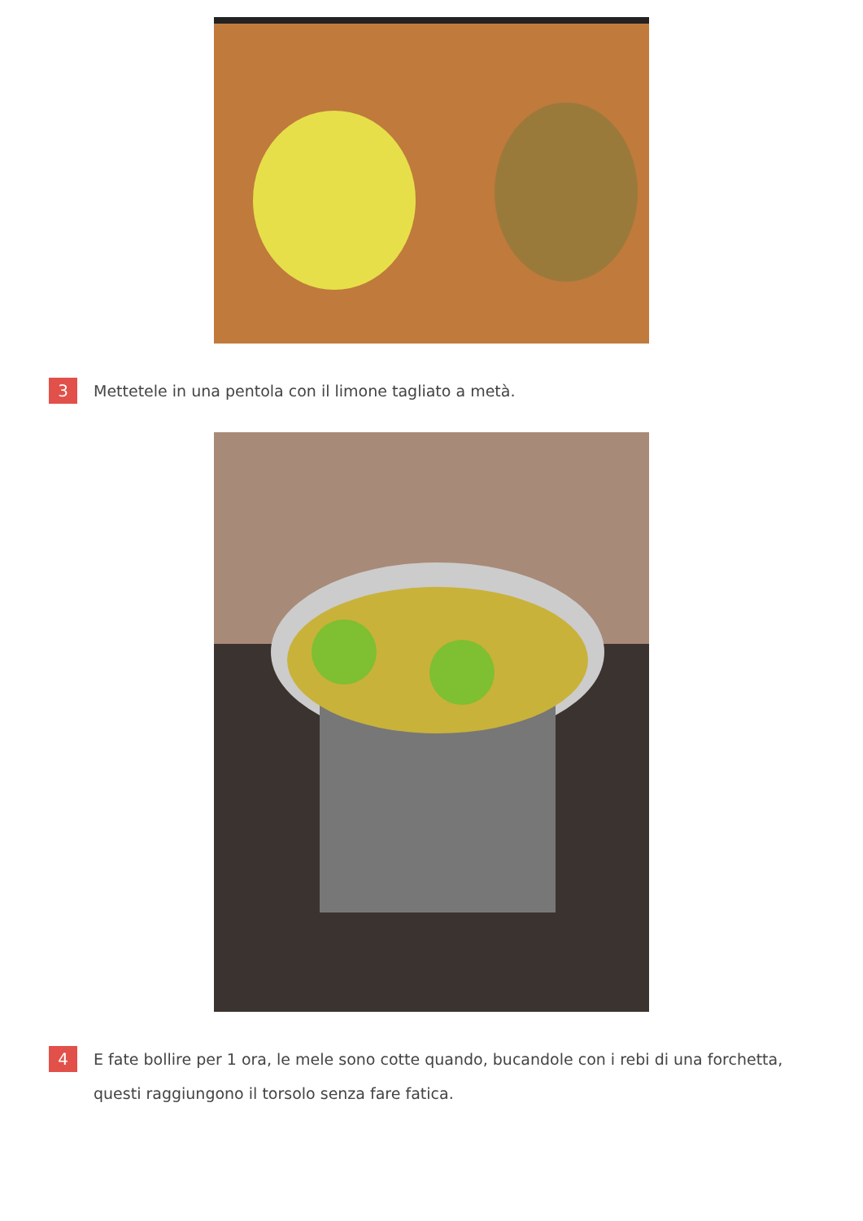3
Mettetele in una pentola con il limone tagliato a metà.
4
E fate bollire per 1 ora, le mele sono cotte quando, bucandole con i rebi di una forchetta, questi raggiungono il torsolo senza fare fatica.